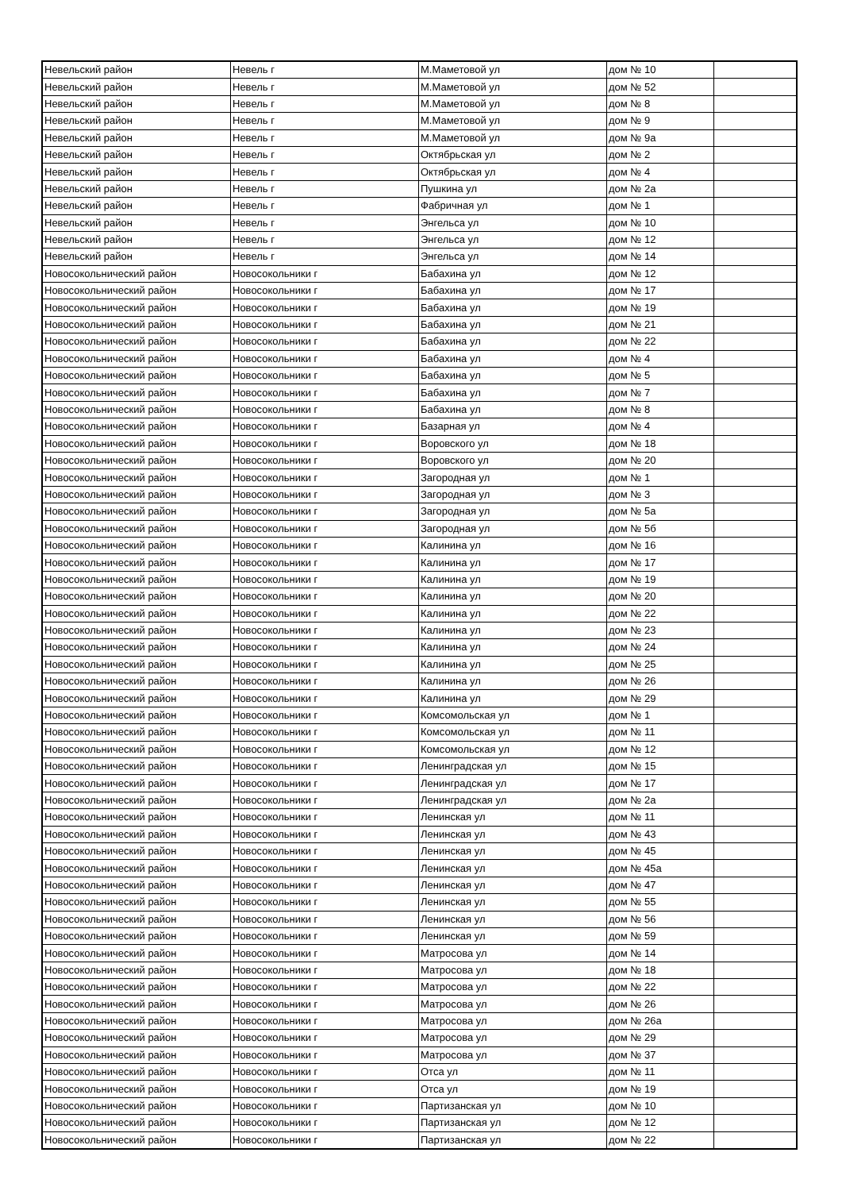| Невельский район | Невель г | М.Маметовой ул | дом № 10 | |
| Невельский район | Невель г | М.Маметовой ул | дом № 52 | |
| Невельский район | Невель г | М.Маметовой ул | дом № 8 | |
| Невельский район | Невель г | М.Маметовой ул | дом № 9 | |
| Невельский район | Невель г | М.Маметовой ул | дом № 9а | |
| Невельский район | Невель г | Октябрьская ул | дом № 2 | |
| Невельский район | Невель г | Октябрьская ул | дом № 4 | |
| Невельский район | Невель г | Пушкина ул | дом № 2а | |
| Невельский район | Невель г | Фабричная ул | дом № 1 | |
| Невельский район | Невель г | Энгельса ул | дом № 10 | |
| Невельский район | Невель г | Энгельса ул | дом № 12 | |
| Невельский район | Невель г | Энгельса ул | дом № 14 | |
| Новосокольнический район | Новосокольники г | Бабахина ул | дом № 12 | |
| Новосокольнический район | Новосокольники г | Бабахина ул | дом № 17 | |
| Новосокольнический район | Новосокольники г | Бабахина ул | дом № 19 | |
| Новосокольнический район | Новосокольники г | Бабахина ул | дом № 21 | |
| Новосокольнический район | Новосокольники г | Бабахина ул | дом № 22 | |
| Новосокольнический район | Новосокольники г | Бабахина ул | дом № 4 | |
| Новосокольнический район | Новосокольники г | Бабахина ул | дом № 5 | |
| Новосокольнический район | Новосокольники г | Бабахина ул | дом № 7 | |
| Новосокольнический район | Новосокольники г | Бабахина ул | дом № 8 | |
| Новосокольнический район | Новосокольники г | Базарная ул | дом № 4 | |
| Новосокольнический район | Новосокольники г | Воровского ул | дом № 18 | |
| Новосокольнический район | Новосокольники г | Воровского ул | дом № 20 | |
| Новосокольнический район | Новосокольники г | Загородная ул | дом № 1 | |
| Новосокольнический район | Новосокольники г | Загородная ул | дом № 3 | |
| Новосокольнический район | Новосокольники г | Загородная ул | дом № 5а | |
| Новосокольнический район | Новосокольники г | Загородная ул | дом № 5б | |
| Новосокольнический район | Новосокольники г | Калинина ул | дом № 16 | |
| Новосокольнический район | Новосокольники г | Калинина ул | дом № 17 | |
| Новосокольнический район | Новосокольники г | Калинина ул | дом № 19 | |
| Новосокольнический район | Новосокольники г | Калинина ул | дом № 20 | |
| Новосокольнический район | Новосокольники г | Калинина ул | дом № 22 | |
| Новосокольнический район | Новосокольники г | Калинина ул | дом № 23 | |
| Новосокольнический район | Новосокольники г | Калинина ул | дом № 24 | |
| Новосокольнический район | Новосокольники г | Калинина ул | дом № 25 | |
| Новосокольнический район | Новосокольники г | Калинина ул | дом № 26 | |
| Новосокольнический район | Новосокольники г | Калинина ул | дом № 29 | |
| Новосокольнический район | Новосокольники г | Комсомольская ул | дом № 1 | |
| Новосокольнический район | Новосокольники г | Комсомольская ул | дом № 11 | |
| Новосокольнический район | Новосокольники г | Комсомольская ул | дом № 12 | |
| Новосокольнический район | Новосокольники г | Ленинградская ул | дом № 15 | |
| Новосокольнический район | Новосокольники г | Ленинградская ул | дом № 17 | |
| Новосокольнический район | Новосокольники г | Ленинградская ул | дом № 2а | |
| Новосокольнический район | Новосокольники г | Ленинская ул | дом № 11 | |
| Новосокольнический район | Новосокольники г | Ленинская ул | дом № 43 | |
| Новосокольнический район | Новосокольники г | Ленинская ул | дом № 45 | |
| Новосокольнический район | Новосокольники г | Ленинская ул | дом № 45а | |
| Новосокольнический район | Новосокольники г | Ленинская ул | дом № 47 | |
| Новосокольнический район | Новосокольники г | Ленинская ул | дом № 55 | |
| Новосокольнический район | Новосокольники г | Ленинская ул | дом № 56 | |
| Новосокольнический район | Новосокольники г | Ленинская ул | дом № 59 | |
| Новосокольнический район | Новосокольники г | Матросова ул | дом № 14 | |
| Новосокольнический район | Новосокольники г | Матросова ул | дом № 18 | |
| Новосокольнический район | Новосокольники г | Матросова ул | дом № 22 | |
| Новосокольнический район | Новосокольники г | Матросова ул | дом № 26 | |
| Новосокольнический район | Новосокольники г | Матросова ул | дом № 26а | |
| Новосокольнический район | Новосокольники г | Матросова ул | дом № 29 | |
| Новосокольнический район | Новосокольники г | Матросова ул | дом № 37 | |
| Новосокольнический район | Новосокольники г | Отса ул | дом № 11 | |
| Новосокольнический район | Новосокольники г | Отса ул | дом № 19 | |
| Новосокольнический район | Новосокольники г | Партизанская ул | дом № 10 | |
| Новосокольнический район | Новосокольники г | Партизанская ул | дом № 12 | |
| Новосокольнический район | Новосокольники г | Партизанская ул | дом № 22 | |